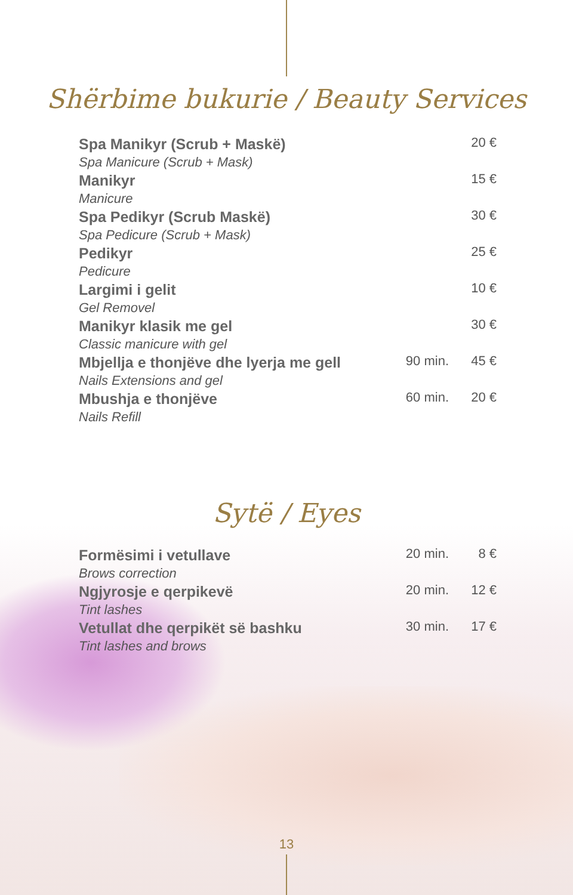Shërbime bukurie / Beauty Services
| Spa Manikyr (Scrub + Maskë) Spa Manicure (Scrub + Mask) | | 20 € |
| Manikyr Manicure | | 15 € |
| Spa Pedikyr (Scrub Maskë) Spa Pedicure (Scrub + Mask) | | 30 € |
| Pedikyr Pedicure | | 25 € |
| Largimi i gelit Gel Removel | | 10 € |
| Manikyr klasik me gel Classic manicure with gel | | 30 € |
| Mbjellja e thonjëve dhe lyerja me gell Nails Extensions and gel | 90 min. | 45 € |
| Mbushja e thonjëve Nails Refill | 60 min. | 20 € |
Sytë / Eyes
| Formësimi i vetullave Brows correction | 20 min. | 8 € |
| Ngjyrosje e qerpikevë Tint lashes | 20 min. | 12 € |
| Vetullat dhe qerpikët së bashku Tint lashes and brows | 30 min. | 17 € |
13